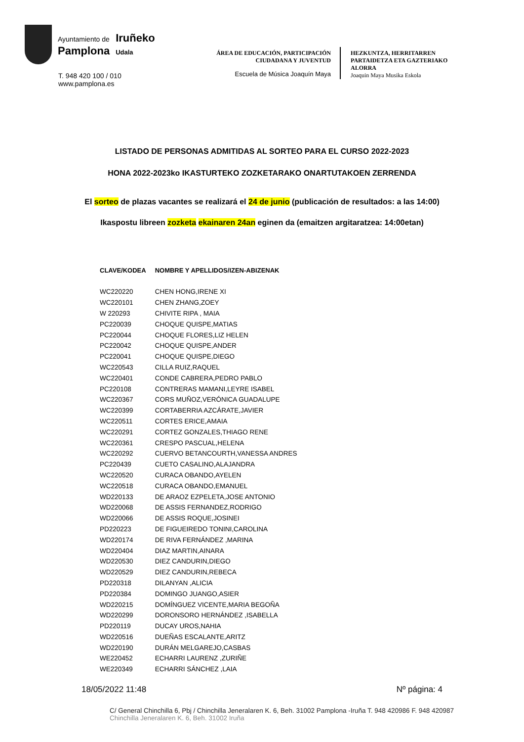Ayuntamiento de
Pamplona
Iruñeko
Udala
T. 948 420 100 / 010
www.pamplona.es
ÁREA DE EDUCACIÓN, PARTICIPACIÓN
CIUDADANA Y JUVENTUD
Escuela de Música Joaquín Maya
HEZKUNTZA, HERRITARREN
PARTAIDETZA ETA GAZTERIAKO
ALORRA
Joaquin Maya Musika Eskola
LISTADO DE PERSONAS ADMITIDAS AL SORTEO PARA EL CURSO 2022-2023
HONA 2022-2023ko IKASTURTEKO ZOZKETARAKO ONARTUTAKOEN ZERRENDA
El sorteo de plazas vacantes se realizará el 24 de junio (publicación de resultados: a las 14:00)
Ikaspostu libreen zozketa ekainaren 24an eginen da (emaitzen argitaratzea: 14:00etan)
| CLAVE/KODEA | NOMBRE Y APELLIDOS/IZEN-ABIZENAK |
| --- | --- |
| WC220220 | CHEN HONG,IRENE XI |
| WC220101 | CHEN ZHANG,ZOEY |
| W 220293 | CHIVITE RIPA , MAIA |
| PC220039 | CHOQUE QUISPE,MATIAS |
| PC220044 | CHOQUE FLORES,LIZ HELEN |
| PC220042 | CHOQUE QUISPE,ANDER |
| PC220041 | CHOQUE QUISPE,DIEGO |
| WC220543 | CILLA RUIZ,RAQUEL |
| WC220401 | CONDE CABRERA,PEDRO PABLO |
| PC220108 | CONTRERAS MAMANI,LEYRE ISABEL |
| WC220367 | CORS MUÑOZ,VERÓNICA GUADALUPE |
| WC220399 | CORTABERRIA AZCÁRATE,JAVIER |
| WC220511 | CORTES ERICE,AMAIA |
| WC220291 | CORTEZ GONZALES,THIAGO RENE |
| WC220361 | CRESPO PASCUAL,HELENA |
| WC220292 | CUERVO BETANCOURTH,VANESSA ANDRES |
| PC220439 | CUETO CASALINO,ALAJANDRA |
| WC220520 | CURACA OBANDO,AYELEN |
| WC220518 | CURACA OBANDO,EMANUEL |
| WD220133 | DE ARAOZ EZPELETA,JOSE ANTONIO |
| WD220068 | DE ASSIS FERNANDEZ,RODRIGO |
| WD220066 | DE ASSIS ROQUE,JOSINEI |
| PD220223 | DE FIGUEIREDO TONINI,CAROLINA |
| WD220174 | DE RIVA FERNÁNDEZ ,MARINA |
| WD220404 | DIAZ MARTIN,AINARA |
| WD220530 | DIEZ CANDURIN,DIEGO |
| WD220529 | DIEZ CANDURIN,REBECA |
| PD220318 | DILANYAN ,ALICIA |
| PD220384 | DOMINGO JUANGO,ASIER |
| WD220215 | DOMÍNGUEZ VICENTE,MARIA BEGOÑA |
| WD220299 | DORONSORO HERNÁNDEZ ,ISABELLA |
| PD220119 | DUCAY UROS,NAHIA |
| WD220516 | DUEÑAS ESCALANTE,ARITZ |
| WD220190 | DURÁN MELGAREJO,CASBAS |
| WE220452 | ECHARRI LAURENZ ,ZURIÑE |
| WE220349 | ECHARRI SÁNCHEZ ,LAIA |
18/05/2022 11:48 Nº página: 4
C/ General Chinchilla 6, Pbj / Chinchilla Jeneralaren K. 6, Beh. 31002 Pamplona -Iruña T. 948 420986 F. 948 420987
Chinchilla Jeneralaren K. 6, Beh. 31002 Iruña